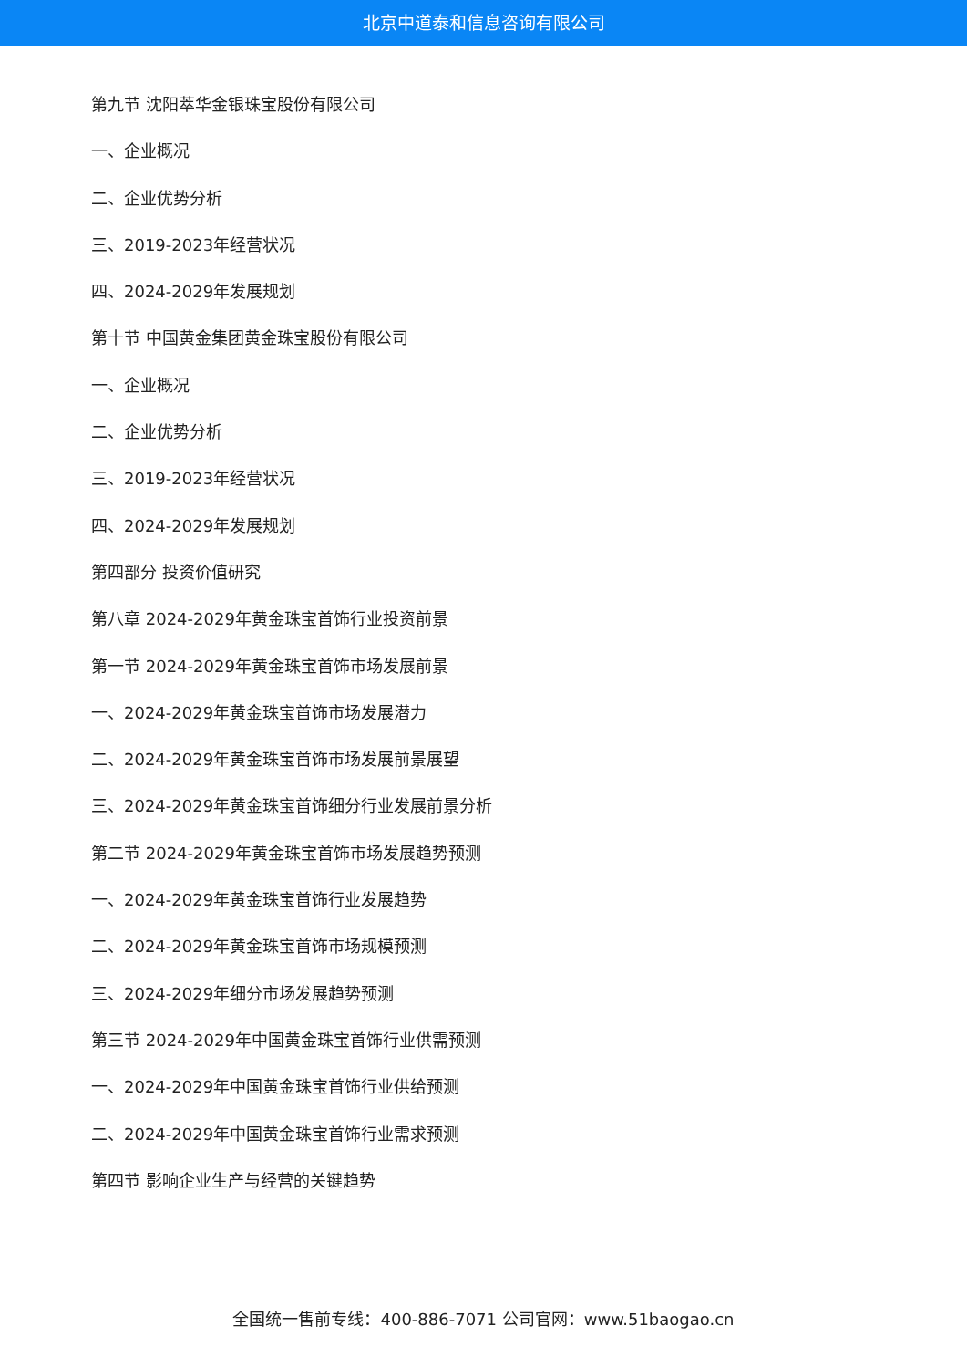北京中道泰和信息咨询有限公司
第九节 沈阳萃华金银珠宝股份有限公司
一、企业概况
二、企业优势分析
三、2019-2023年经营状况
四、2024-2029年发展规划
第十节 中国黄金集团黄金珠宝股份有限公司
一、企业概况
二、企业优势分析
三、2019-2023年经营状况
四、2024-2029年发展规划
第四部分 投资价值研究
第八章 2024-2029年黄金珠宝首饰行业投资前景
第一节 2024-2029年黄金珠宝首饰市场发展前景
一、2024-2029年黄金珠宝首饰市场发展潜力
二、2024-2029年黄金珠宝首饰市场发展前景展望
三、2024-2029年黄金珠宝首饰细分行业发展前景分析
第二节 2024-2029年黄金珠宝首饰市场发展趋势预测
一、2024-2029年黄金珠宝首饰行业发展趋势
二、2024-2029年黄金珠宝首饰市场规模预测
三、2024-2029年细分市场发展趋势预测
第三节 2024-2029年中国黄金珠宝首饰行业供需预测
一、2024-2029年中国黄金珠宝首饰行业供给预测
二、2024-2029年中国黄金珠宝首饰行业需求预测
第四节 影响企业生产与经营的关键趋势
全国统一售前专线：400-886-7071 公司官网：www.51baogao.cn